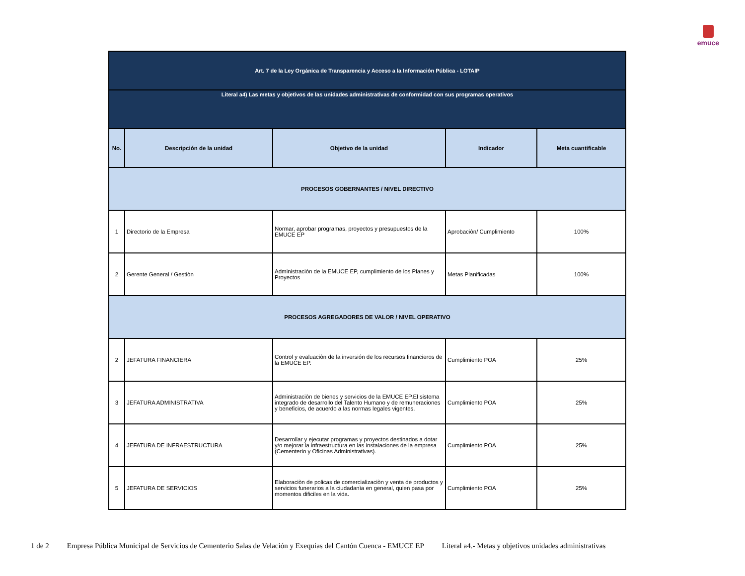emuce
| Art. 7 de la Ley Orgánica de Transparencia y Acceso a la Información Pública - LOTAIP | | | | |
| Literal a4) Las metas y objetivos de las unidades administrativas de conformidad con sus programas operativos | | | | |
| No. | Descripción de la unidad | Objetivo de la unidad | Indicador | Meta cuantificable |
| PROCESOS GOBERNANTES / NIVEL DIRECTIVO | | | | |
| 1 | Directorio de la Empresa | Normar, aprobar programas, proyectos y presupuestos de la EMUCE EP | Aprobaciòn/ Cumplimiento | 100% |
| 2 | Gerente General / Gestiòn | Administraciòn de la EMUCE EP, cumplimiento de los Planes y Proyectos | Metas Planificadas | 100% |
| PROCESOS AGREGADORES DE VALOR / NIVEL OPERATIVO | | | | |
| 2 | JEFATURA FINANCIERA | Control y evaluaciòn de la inversión de los recursos financieros de la EMUCE EP. | Cumplimiento POA | 25% |
| 3 | JEFATURA ADMINISTRATIVA | Administraciòn de bienes y servicios de la EMUCE EP.El sistema integrado de desarrollo del Talento Humano y de remuneraciones y beneficios, de acuerdo a las normas legales vigentes. | Cumplimiento POA | 25% |
| 4 | JEFATURA DE INFRAESTRUCTURA | Desarrollar y ejecutar programas y proyectos destinados a dotar y/o mejorar la infraestructura en las instalaciones de la empresa (Cementerio y Oficinas Administrativas). | Cumplimiento POA | 25% |
| 5 | JEFATURA DE SERVICIOS | Elaboraciòn de policas de comercializaciòn y venta de productos y servicios funerarios a la ciudadanìa en general, quien pasa por momentos dificiles en la vida. | Cumplimiento POA | 25% |
1 de 2 Empresa Pública Municipal de Servicios de Cementerio Salas de Velación y Exequias del Cantón Cuenca - EMUCE EP Literal a4.- Metas y objetivos unidades administrativas